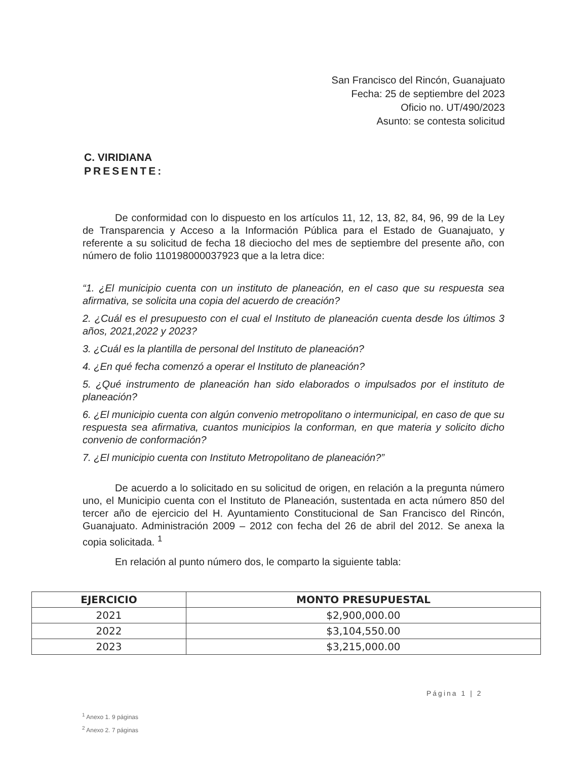San Francisco del Rincón, Guanajuato
Fecha: 25 de septiembre del 2023
Oficio no. UT/490/2023
Asunto: se contesta solicitud
C. VIRIDIANA
PRESENTE:
De conformidad con lo dispuesto en los artículos 11, 12, 13, 82, 84, 96, 99 de la Ley de Transparencia y Acceso a la Información Pública para el Estado de Guanajuato, y referente a su solicitud de fecha 18 dieciocho del mes de septiembre del presente año, con número de folio 110198000037923 que a la letra dice:
“1. ¿El municipio cuenta con un instituto de planeación, en el caso que su respuesta sea afirmativa, se solicita una copia del acuerdo de creación?
2. ¿Cuál es el presupuesto con el cual el Instituto de planeación cuenta desde los últimos 3 años, 2021,2022 y 2023?
3. ¿Cuál es la plantilla de personal del Instituto de planeación?
4. ¿En qué fecha comenzó a operar el Instituto de planeación?
5. ¿Qué instrumento de planeación han sido elaborados o impulsados por el instituto de planeación?
6. ¿El municipio cuenta con algún convenio metropolitano o intermunicipal, en caso de que su respuesta sea afirmativa, cuantos municipios la conforman, en que materia y solicito dicho convenio de conformación?
7. ¿El municipio cuenta con Instituto Metropolitano de planeación?”
De acuerdo a lo solicitado en su solicitud de origen, en relación a la pregunta número uno, el Municipio cuenta con el Instituto de Planeación, sustentada en acta número 850 del tercer año de ejercicio del H. Ayuntamiento Constitucional de San Francisco del Rincón, Guanajuato. Administración 2009 – 2012 con fecha del 26 de abril del 2012. Se anexa la copia solicitada. <sup>1</sup>
En relación al punto número dos, le comparto la siguiente tabla:
| EJERCICIO | MONTO PRESUPUESTAL |
| --- | --- |
| 2021 | $2,900,000.00 |
| 2022 | $3,104,550.00 |
| 2023 | $3,215,000.00 |
Página 1 | 2
<sup>1</sup> Anexo 1. 9 páginas
<sup>2</sup> Anexo 2. 7 páginas